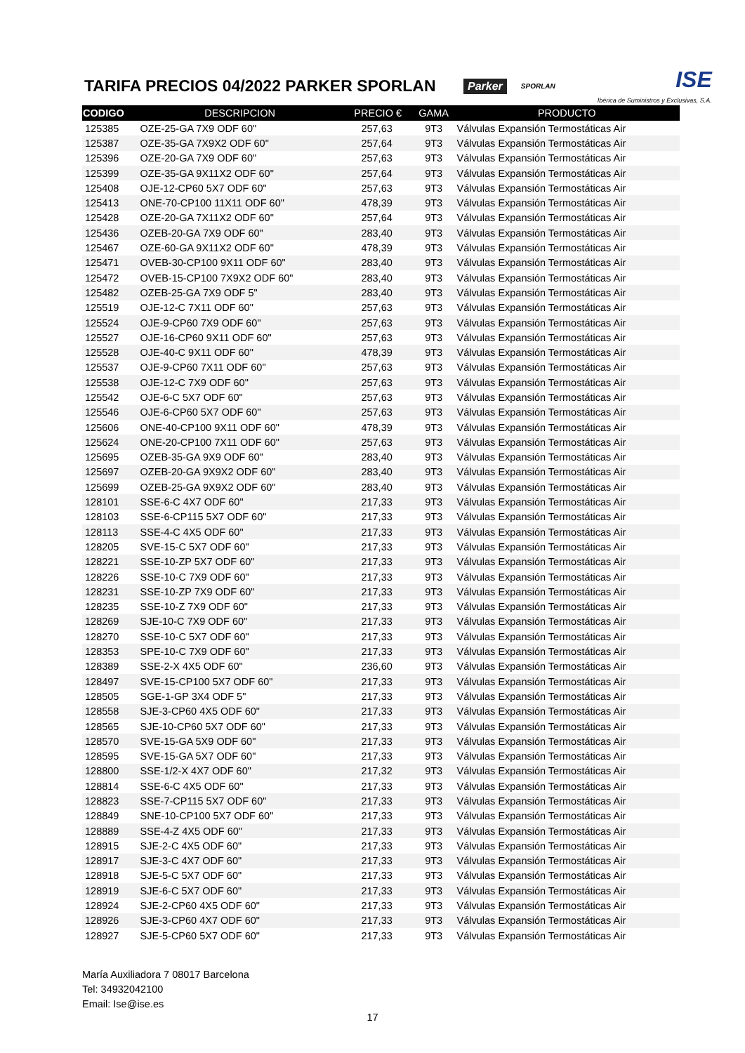TARIFA PRECIOS 04/2022 PARKER SPORLAN
Parker SPORLAN ISE
Ibérica de Suministros y Exclusivas, S.A.
| CODIGO | DESCRIPCION | PRECIO € | GAMA | PRODUCTO |
| --- | --- | --- | --- | --- |
| 125385 | OZE-25-GA 7X9 ODF 60" | 257,63 | 9T3 | Válvulas Expansión Termostáticas Air |
| 125387 | OZE-35-GA 7X9X2 ODF 60" | 257,64 | 9T3 | Válvulas Expansión Termostáticas Air |
| 125396 | OZE-20-GA 7X9 ODF 60" | 257,63 | 9T3 | Válvulas Expansión Termostáticas Air |
| 125399 | OZE-35-GA 9X11X2 ODF 60" | 257,64 | 9T3 | Válvulas Expansión Termostáticas Air |
| 125408 | OJE-12-CP60 5X7 ODF 60" | 257,63 | 9T3 | Válvulas Expansión Termostáticas Air |
| 125413 | ONE-70-CP100 11X11 ODF 60" | 478,39 | 9T3 | Válvulas Expansión Termostáticas Air |
| 125428 | OZE-20-GA 7X11X2 ODF 60" | 257,64 | 9T3 | Válvulas Expansión Termostáticas Air |
| 125436 | OZEB-20-GA 7X9 ODF 60" | 283,40 | 9T3 | Válvulas Expansión Termostáticas Air |
| 125467 | OZE-60-GA 9X11X2 ODF 60" | 478,39 | 9T3 | Válvulas Expansión Termostáticas Air |
| 125471 | OVEB-30-CP100 9X11 ODF 60" | 283,40 | 9T3 | Válvulas Expansión Termostáticas Air |
| 125472 | OVEB-15-CP100 7X9X2 ODF 60" | 283,40 | 9T3 | Válvulas Expansión Termostáticas Air |
| 125482 | OZEB-25-GA 7X9 ODF 5" | 283,40 | 9T3 | Válvulas Expansión Termostáticas Air |
| 125519 | OJE-12-C 7X11 ODF 60" | 257,63 | 9T3 | Válvulas Expansión Termostáticas Air |
| 125524 | OJE-9-CP60 7X9 ODF 60" | 257,63 | 9T3 | Válvulas Expansión Termostáticas Air |
| 125527 | OJE-16-CP60 9X11 ODF 60" | 257,63 | 9T3 | Válvulas Expansión Termostáticas Air |
| 125528 | OJE-40-C 9X11 ODF 60" | 478,39 | 9T3 | Válvulas Expansión Termostáticas Air |
| 125537 | OJE-9-CP60 7X11 ODF 60" | 257,63 | 9T3 | Válvulas Expansión Termostáticas Air |
| 125538 | OJE-12-C 7X9 ODF 60" | 257,63 | 9T3 | Válvulas Expansión Termostáticas Air |
| 125542 | OJE-6-C 5X7 ODF 60" | 257,63 | 9T3 | Válvulas Expansión Termostáticas Air |
| 125546 | OJE-6-CP60 5X7 ODF 60" | 257,63 | 9T3 | Válvulas Expansión Termostáticas Air |
| 125606 | ONE-40-CP100 9X11 ODF 60" | 478,39 | 9T3 | Válvulas Expansión Termostáticas Air |
| 125624 | ONE-20-CP100 7X11 ODF 60" | 257,63 | 9T3 | Válvulas Expansión Termostáticas Air |
| 125695 | OZEB-35-GA 9X9 ODF 60" | 283,40 | 9T3 | Válvulas Expansión Termostáticas Air |
| 125697 | OZEB-20-GA 9X9X2 ODF 60" | 283,40 | 9T3 | Válvulas Expansión Termostáticas Air |
| 125699 | OZEB-25-GA 9X9X2 ODF 60" | 283,40 | 9T3 | Válvulas Expansión Termostáticas Air |
| 128101 | SSE-6-C 4X7 ODF 60" | 217,33 | 9T3 | Válvulas Expansión Termostáticas Air |
| 128103 | SSE-6-CP115 5X7 ODF 60" | 217,33 | 9T3 | Válvulas Expansión Termostáticas Air |
| 128113 | SSE-4-C 4X5 ODF 60" | 217,33 | 9T3 | Válvulas Expansión Termostáticas Air |
| 128205 | SVE-15-C 5X7 ODF 60" | 217,33 | 9T3 | Válvulas Expansión Termostáticas Air |
| 128221 | SSE-10-ZP 5X7 ODF 60" | 217,33 | 9T3 | Válvulas Expansión Termostáticas Air |
| 128226 | SSE-10-C 7X9 ODF 60" | 217,33 | 9T3 | Válvulas Expansión Termostáticas Air |
| 128231 | SSE-10-ZP 7X9 ODF 60" | 217,33 | 9T3 | Válvulas Expansión Termostáticas Air |
| 128235 | SSE-10-Z 7X9 ODF 60" | 217,33 | 9T3 | Válvulas Expansión Termostáticas Air |
| 128269 | SJE-10-C 7X9 ODF 60" | 217,33 | 9T3 | Válvulas Expansión Termostáticas Air |
| 128270 | SSE-10-C 5X7 ODF 60" | 217,33 | 9T3 | Válvulas Expansión Termostáticas Air |
| 128353 | SPE-10-C 7X9 ODF 60" | 217,33 | 9T3 | Válvulas Expansión Termostáticas Air |
| 128389 | SSE-2-X 4X5 ODF 60" | 236,60 | 9T3 | Válvulas Expansión Termostáticas Air |
| 128497 | SVE-15-CP100 5X7 ODF 60" | 217,33 | 9T3 | Válvulas Expansión Termostáticas Air |
| 128505 | SGE-1-GP 3X4 ODF 5" | 217,33 | 9T3 | Válvulas Expansión Termostáticas Air |
| 128558 | SJE-3-CP60 4X5 ODF 60" | 217,33 | 9T3 | Válvulas Expansión Termostáticas Air |
| 128565 | SJE-10-CP60 5X7 ODF 60" | 217,33 | 9T3 | Válvulas Expansión Termostáticas Air |
| 128570 | SVE-15-GA 5X9 ODF 60" | 217,33 | 9T3 | Válvulas Expansión Termostáticas Air |
| 128595 | SVE-15-GA 5X7 ODF 60" | 217,33 | 9T3 | Válvulas Expansión Termostáticas Air |
| 128800 | SSE-1/2-X 4X7 ODF 60" | 217,32 | 9T3 | Válvulas Expansión Termostáticas Air |
| 128814 | SSE-6-C 4X5 ODF 60" | 217,33 | 9T3 | Válvulas Expansión Termostáticas Air |
| 128823 | SSE-7-CP115 5X7 ODF 60" | 217,33 | 9T3 | Válvulas Expansión Termostáticas Air |
| 128849 | SNE-10-CP100 5X7 ODF 60" | 217,33 | 9T3 | Válvulas Expansión Termostáticas Air |
| 128889 | SSE-4-Z 4X5 ODF 60" | 217,33 | 9T3 | Válvulas Expansión Termostáticas Air |
| 128915 | SJE-2-C 4X5 ODF 60" | 217,33 | 9T3 | Válvulas Expansión Termostáticas Air |
| 128917 | SJE-3-C 4X7 ODF 60" | 217,33 | 9T3 | Válvulas Expansión Termostáticas Air |
| 128918 | SJE-5-C 5X7 ODF 60" | 217,33 | 9T3 | Válvulas Expansión Termostáticas Air |
| 128919 | SJE-6-C 5X7 ODF 60" | 217,33 | 9T3 | Válvulas Expansión Termostáticas Air |
| 128924 | SJE-2-CP60 4X5 ODF 60" | 217,33 | 9T3 | Válvulas Expansión Termostáticas Air |
| 128926 | SJE-3-CP60 4X7 ODF 60" | 217,33 | 9T3 | Válvulas Expansión Termostáticas Air |
| 128927 | SJE-5-CP60 5X7 ODF 60" | 217,33 | 9T3 | Válvulas Expansión Termostáticas Air |
María Auxiliadora 7 08017 Barcelona
Tel: 34932042100
Email: Ise@ise.es
17